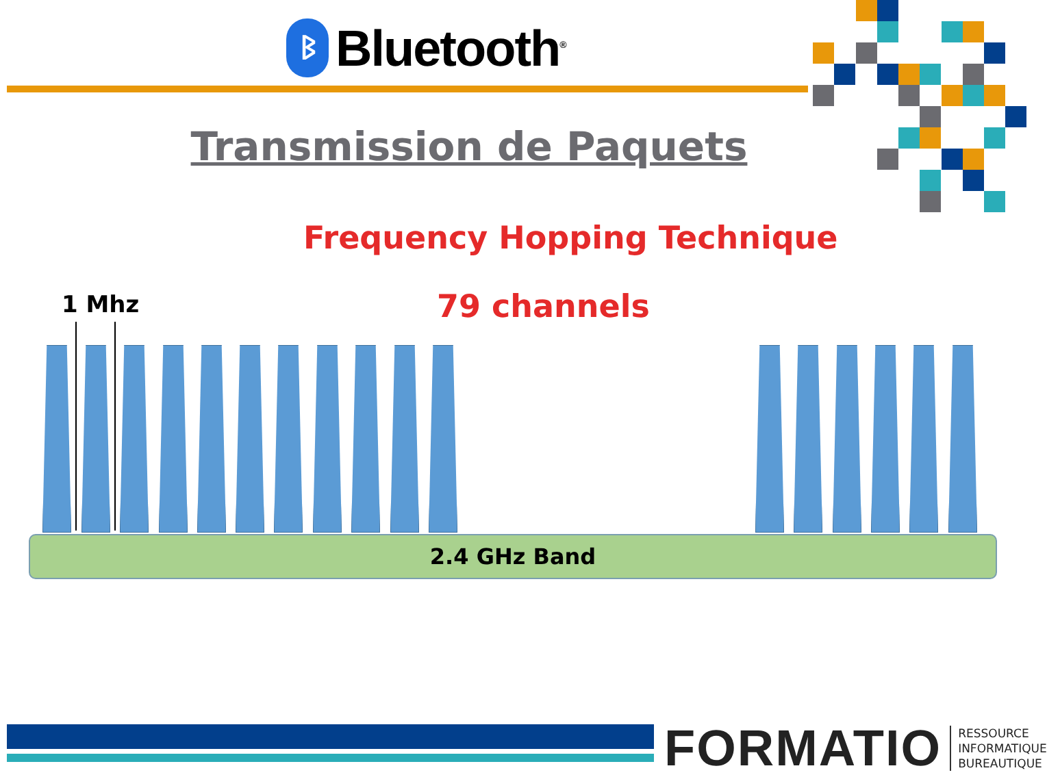ᛒ
Bluetooth<sup>®</sup>
Transmission de Paquets
Frequency Hopping Technique
1 Mhz 79 channels
2.4 GHz Band
FORMATIO RESSOURCE
INFORMATIQUE
BUREAUTIQUE